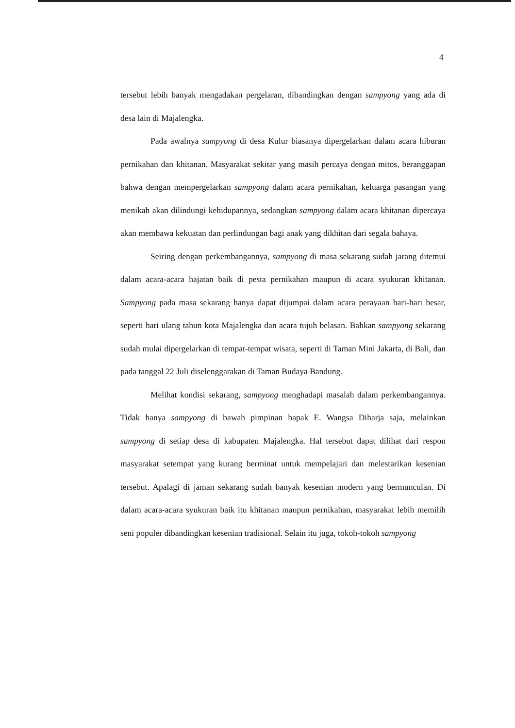4
tersebut lebih banyak mengadakan pergelaran, dibandingkan dengan sampyong yang ada di desa lain di Majalengka.
Pada awalnya sampyong di desa Kulur biasanya dipergelarkan dalam acara hiburan pernikahan dan khitanan. Masyarakat sekitar yang masih percaya dengan mitos, beranggapan bahwa dengan mempergelarkan sampyong dalam acara pernikahan, keluarga pasangan yang menikah akan dilindungi kehidupannya, sedangkan sampyong dalam acara khitanan dipercaya akan membawa kekuatan dan perlindungan bagi anak yang dikhitan dari segala bahaya.
Seiring dengan perkembangannya, sampyong di masa sekarang sudah jarang ditemui dalam acara-acara hajatan baik di pesta pernikahan maupun di acara syukuran khitanan. Sampyong pada masa sekarang hanya dapat dijumpai dalam acara perayaan hari-hari besar, seperti hari ulang tahun kota Majalengka dan acara tujuh belasan. Bahkan sampyong sekarang sudah mulai dipergelarkan di tempat-tempat wisata, seperti di Taman Mini Jakarta, di Bali, dan pada tanggal 22 Juli diselenggarakan di Taman Budaya Bandung.
Melihat kondisi sekarang, sampyong menghadapi masalah dalam perkembangannya. Tidak hanya sampyong di bawah pimpinan bapak E. Wangsa Diharja saja, melainkan sampyong di setiap desa di kabupaten Majalengka. Hal tersebut dapat dilihat dari respon masyarakat setempat yang kurang berminat untuk mempelajari dan melestarikan kesenian tersebut. Apalagi di jaman sekarang sudah banyak kesenian modern yang bermunculan. Di dalam acara-acara syukuran baik itu khitanan maupun pernikahan, masyarakat lebih memilih seni populer dibandingkan kesenian tradisional. Selain itu juga, tokoh-tokoh sampyong